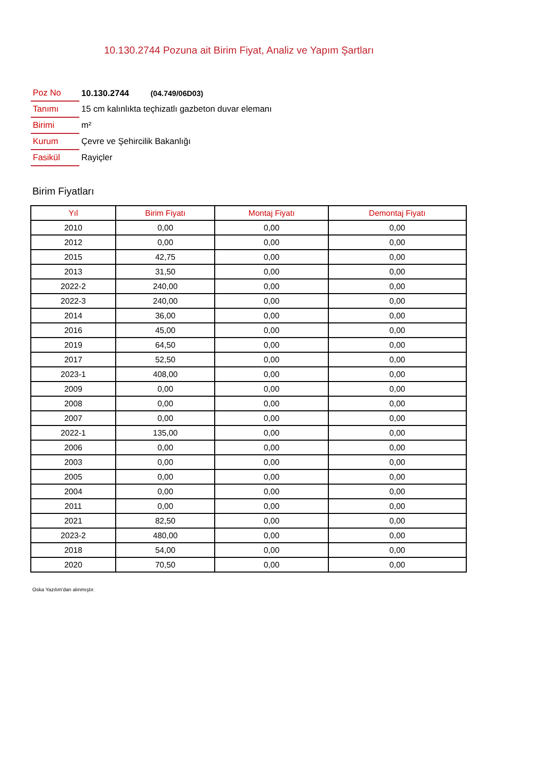10.130.2744 Pozuna ait Birim Fiyat, Analiz ve Yapım Şartları
| Poz No | 10.130.2744 (04.749/06D03) |
| Tanımı | 15 cm kalınlıkta teçhizatlı gazbeton duvar elemanı |
| Birimi | m² |
| Kurum | Çevre ve Şehircilik Bakanlığı |
| Fasikül | Rayiçler |
Birim Fiyatları
| Yıl | Birim Fiyatı | Montaj Fiyatı | Demontaj Fiyatı |
| --- | --- | --- | --- |
| 2010 | 0,00 | 0,00 | 0,00 |
| 2012 | 0,00 | 0,00 | 0,00 |
| 2015 | 42,75 | 0,00 | 0,00 |
| 2013 | 31,50 | 0,00 | 0,00 |
| 2022-2 | 240,00 | 0,00 | 0,00 |
| 2022-3 | 240,00 | 0,00 | 0,00 |
| 2014 | 36,00 | 0,00 | 0,00 |
| 2016 | 45,00 | 0,00 | 0,00 |
| 2019 | 64,50 | 0,00 | 0,00 |
| 2017 | 52,50 | 0,00 | 0,00 |
| 2023-1 | 408,00 | 0,00 | 0,00 |
| 2009 | 0,00 | 0,00 | 0,00 |
| 2008 | 0,00 | 0,00 | 0,00 |
| 2007 | 0,00 | 0,00 | 0,00 |
| 2022-1 | 135,00 | 0,00 | 0,00 |
| 2006 | 0,00 | 0,00 | 0,00 |
| 2003 | 0,00 | 0,00 | 0,00 |
| 2005 | 0,00 | 0,00 | 0,00 |
| 2004 | 0,00 | 0,00 | 0,00 |
| 2011 | 0,00 | 0,00 | 0,00 |
| 2021 | 82,50 | 0,00 | 0,00 |
| 2023-2 | 480,00 | 0,00 | 0,00 |
| 2018 | 54,00 | 0,00 | 0,00 |
| 2020 | 70,50 | 0,00 | 0,00 |
Oska Yazılım'dan alınmıştır.